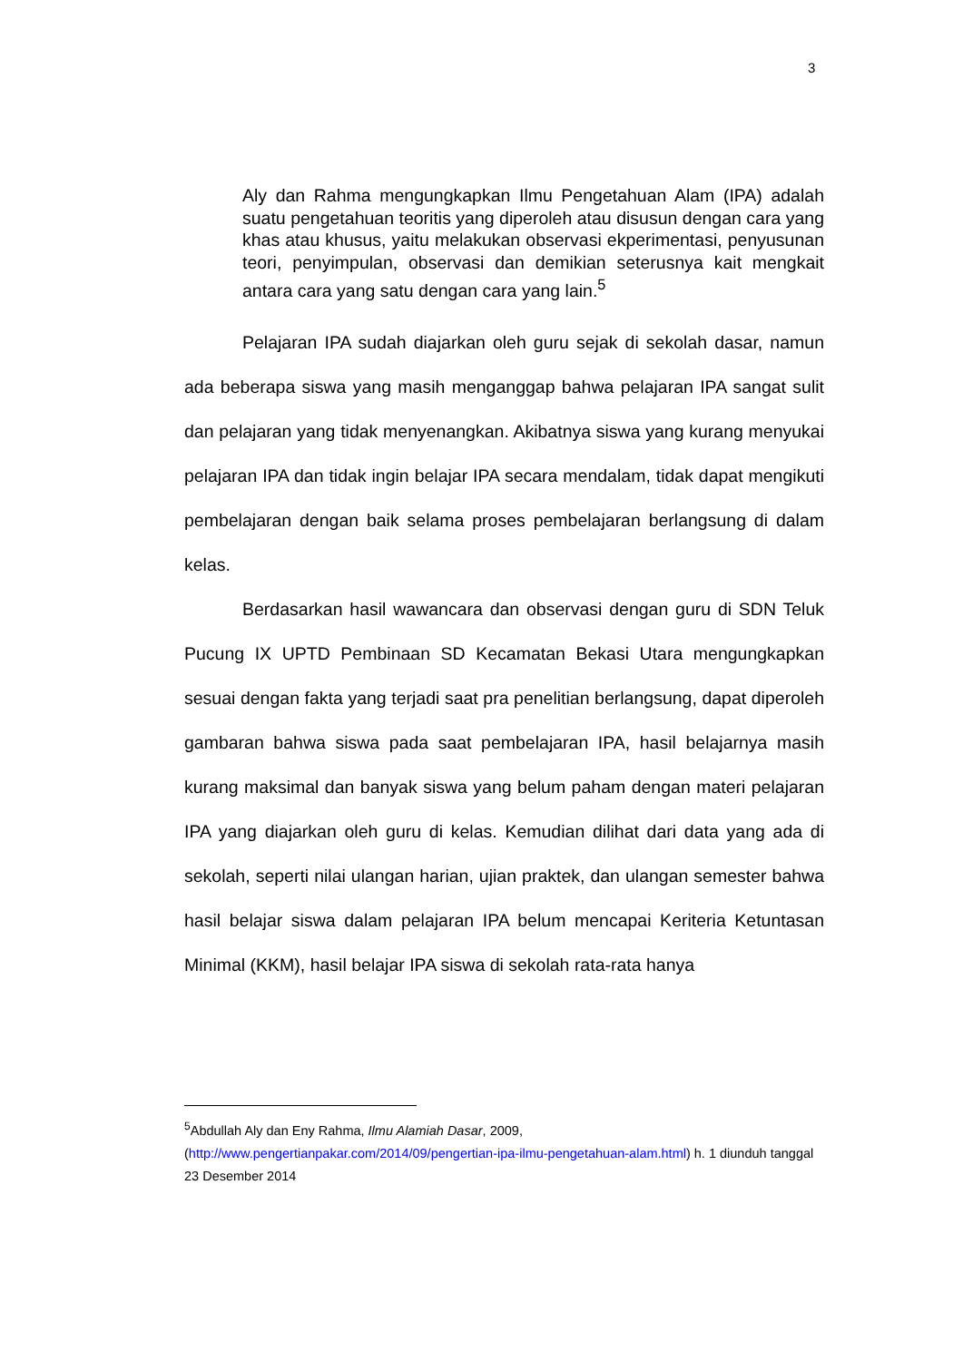3
Aly dan Rahma mengungkapkan Ilmu Pengetahuan Alam (IPA) adalah suatu pengetahuan teoritis yang diperoleh atau disusun dengan cara yang khas atau khusus, yaitu melakukan observasi ekperimentasi, penyusunan teori, penyimpulan, observasi dan demikian seterusnya kait mengkait antara cara yang satu dengan cara yang lain.<sup>5</sup>
Pelajaran IPA sudah diajarkan oleh guru sejak di sekolah dasar, namun ada beberapa siswa yang masih menganggap bahwa pelajaran IPA sangat sulit dan pelajaran yang tidak menyenangkan. Akibatnya siswa yang kurang menyukai pelajaran IPA dan tidak ingin belajar IPA secara mendalam, tidak dapat mengikuti pembelajaran dengan baik selama proses pembelajaran berlangsung di dalam kelas.
Berdasarkan hasil wawancara dan observasi dengan guru di SDN Teluk Pucung IX UPTD Pembinaan SD Kecamatan Bekasi Utara mengungkapkan sesuai dengan fakta yang terjadi saat pra penelitian berlangsung, dapat diperoleh gambaran bahwa siswa pada saat pembelajaran IPA, hasil belajarnya masih kurang maksimal dan banyak siswa yang belum paham dengan materi pelajaran IPA yang diajarkan oleh guru di kelas. Kemudian dilihat dari data yang ada di sekolah, seperti nilai ulangan harian, ujian praktek, dan ulangan semester bahwa hasil belajar siswa dalam pelajaran IPA belum mencapai Keriteria Ketuntasan Minimal (KKM), hasil belajar IPA siswa di sekolah rata-rata hanya
<sup>5</sup> Abdullah Aly dan Eny Rahma, Ilmu Alamiah Dasar, 2009, (http://www.pengertianpakar.com/2014/09/pengertian-ipa-ilmu-pengetahuan-alam.html) h. 1 diunduh tanggal 23 Desember 2014